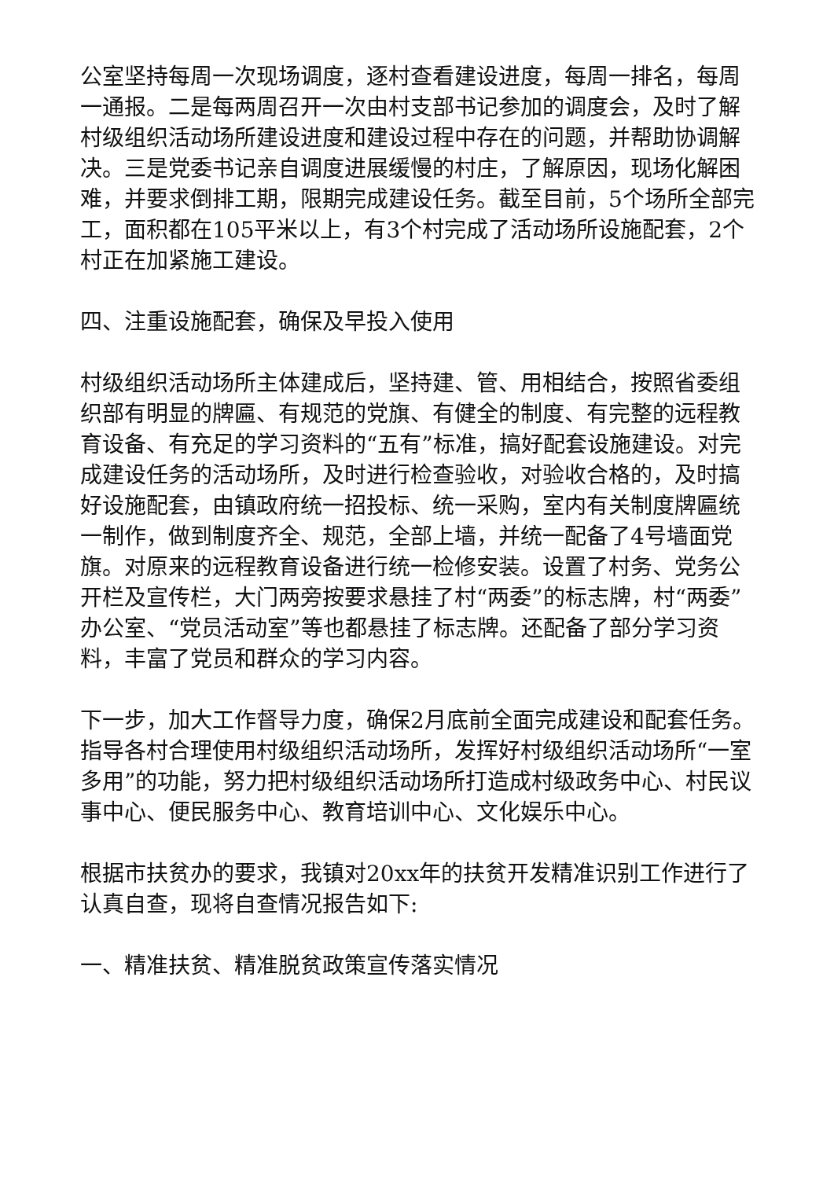公室坚持每周一次现场调度，逐村查看建设进度，每周一排名，每周一通报。二是每两周召开一次由村支部书记参加的调度会，及时了解村级组织活动场所建设进度和建设过程中存在的问题，并帮助协调解决。三是党委书记亲自调度进展缓慢的村庄，了解原因，现场化解困难，并要求倒排工期，限期完成建设任务。截至目前，5个场所全部完工，面积都在105平米以上，有3个村完成了活动场所设施配套，2个村正在加紧施工建设。
四、注重设施配套，确保及早投入使用
村级组织活动场所主体建成后，坚持建、管、用相结合，按照省委组织部有明显的牌匾、有规范的党旗、有健全的制度、有完整的远程教育设备、有充足的学习资料的“五有”标准，搞好配套设施建设。对完成建设任务的活动场所，及时进行检查验收，对验收合格的，及时搞好设施配套，由镇政府统一招投标、统一采购，室内有关制度牌匾统一制作，做到制度齐全、规范，全部上墙，并统一配备了4号墙面党旗。对原来的远程教育设备进行统一检修安装。设置了村务、党务公开栏及宣传栏，大门两旁按要求悬挂了村“两委”的标志牌，村“两委”办公室、“党员活动室”等也都悬挂了标志牌。还配备了部分学习资料，丰富了党员和群众的学习内容。
下一步，加大工作督导力度，确保2月底前全面完成建设和配套任务。指导各村合理使用村级组织活动场所，发挥好村级组织活动场所“一室多用”的功能，努力把村级组织活动场所打造成村级政务中心、村民议事中心、便民服务中心、教育培训中心、文化娱乐中心。
根据市扶贫办的要求，我镇对20xx年的扶贫开发精准识别工作进行了认真自查，现将自查情况报告如下:
一、精准扶贫、精准脱贫政策宣传落实情况